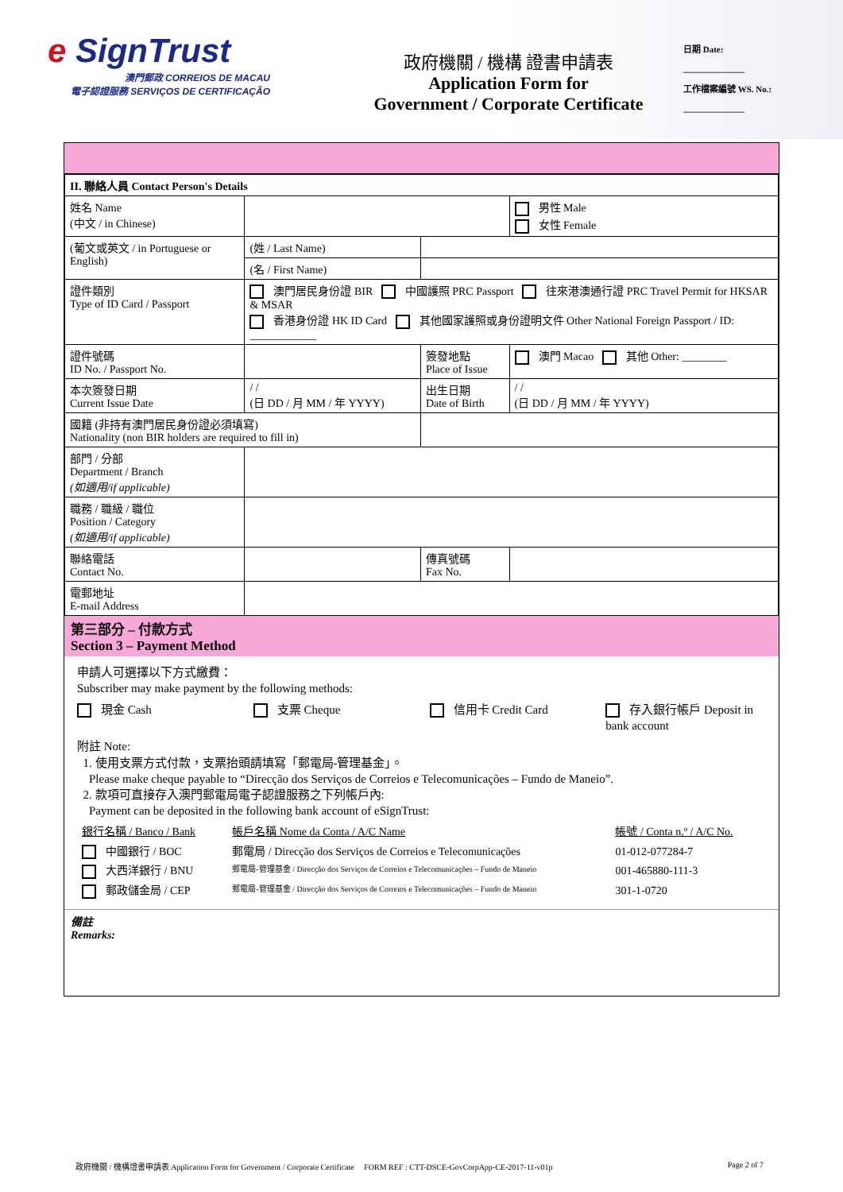e SignTrust
澳門郵政 CORREIOS DE MACAU
電子認證服務 SERVIÇOS DE CERTIFICAÇÃO
政府機關 / 機構 證書申請表
Application Form for
Government / Corporate Certificate
日期 Date:
______________
工作檔案編號 WS. No.:
______________
| II. 聯絡人員 Contact Person's Details | | | |
| 姓名 Name (中文 / in Chinese) | | | 男性 Male 女性 Female |
| (葡文或英文 / in Portuguese or English) | (姓 / Last Name) | | |
| | (名 / First Name) | | |
| 證件類別 Type of ID Card / Passport | 澳門居民身份證 BIR 中國護照 PRC Passport 往來港澳通行證 PRC Travel Permit for HKSAR & MSAR 香港身份證 HK ID Card 其他國家護照或身份證明文件 Other National Foreign Passport / ID: ____________ | | |
| 證件號碼 ID No. / Passport No. | | 簽發地點 Place of Issue | 澳門 Macao 其他 Other: ________ |
| 本次簽發日期 Current Issue Date | / / (日 DD / 月 MM / 年 YYYY) | 出生日期 Date of Birth | / / (日 DD / 月 MM / 年 YYYY) |
| 國籍 (非持有澳門居民身份證必須填寫) Nationality (non BIR holders are required to fill in) | | | |
| 部門 / 分部 Department / Branch (如適用/if applicable) | | | |
| 職務 / 職級 / 職位 Position / Category (如適用/if applicable) | | | |
| 聯絡電話 Contact No. | | 傳真號碼 Fax No. | |
| 電郵地址 E-mail Address | | | |
第三部分 – 付款方式
Section 3 – Payment Method
申請人可選擇以下方式繳費：
Subscriber may make payment by the following methods:
現金 Cash 支票 Cheque 信用卡 Credit Card 存入銀行帳戶 Deposit in bank account
附註 Note:
1. 使用支票方式付款，支票抬頭請填寫「郵電局-管理基金」。
Please make cheque payable to “Direcção dos Serviços de Correios e Telecomunicações – Fundo de Maneio”.
2. 款項可直接存入澳門郵電局電子認證服務之下列帳戶內:
Payment can be deposited in the following bank account of eSignTrust:
| 銀行名稱 / Banco / Bank | 帳戶名稱 Nome da Conta / A/C Name | 帳號 / Conta n.º / A/C No. |
| 中國銀行 / BOC | 郵電局 / Direcção dos Serviços de Correios e Telecomunicações | 01-012-077284-7 |
| 大西洋銀行 / BNU | 郵電局-管理基金 / Direcção dos Serviços de Correios e Telecomunicações – Fundo de Maneio | 001-465880-111-3 |
| 郵政儲金局 / CEP | 郵電局-管理基金 / Direcção dos Serviços de Correios e Telecomunicações – Fundo de Maneio | 301-1-0720 |
備註
Remarks:
政府機關 / 機構證書申請表 Application Form for Government / Corporate Certificate FORM REF : CTT-DSCE-GovCorpApp-CE-2017-11-v01p Page 2 of 7